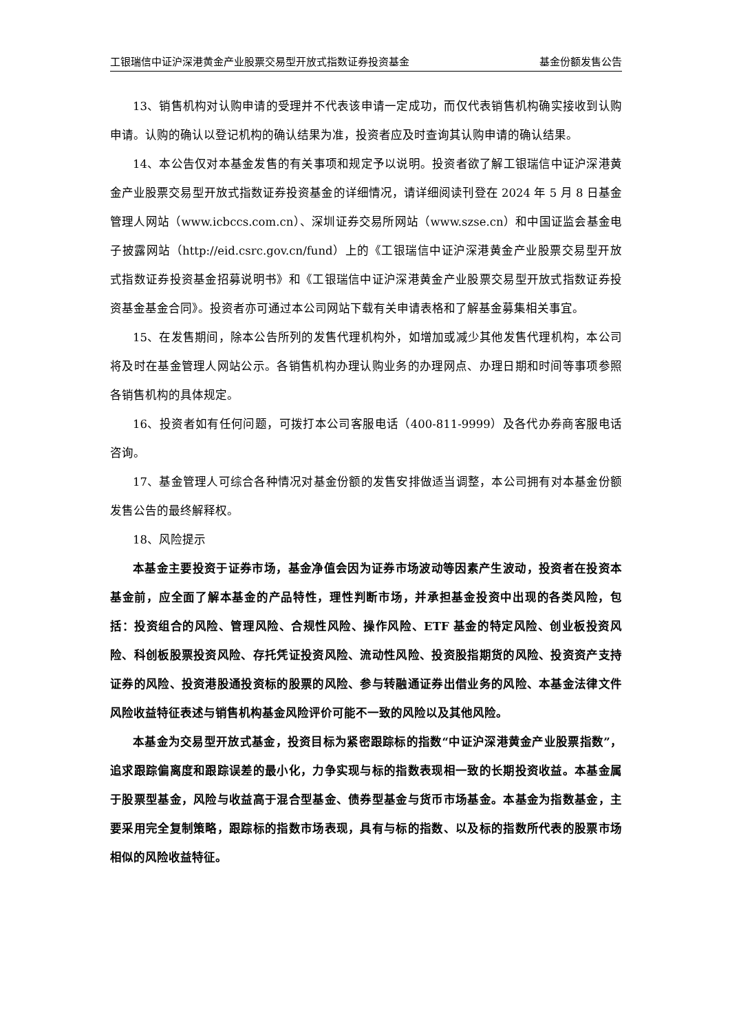工银瑞信中证沪深港黄金产业股票交易型开放式指数证券投资基金 基金份额发售公告
13、销售机构对认购申请的受理并不代表该申请一定成功，而仅代表销售机构确实接收到认购申请。认购的确认以登记机构的确认结果为准，投资者应及时查询其认购申请的确认结果。
14、本公告仅对本基金发售的有关事项和规定予以说明。投资者欲了解工银瑞信中证沪深港黄金产业股票交易型开放式指数证券投资基金的详细情况，请详细阅读刊登在 2024 年 5 月 8 日基金管理人网站（www.icbccs.com.cn）、深圳证券交易所网站（www.szse.cn）和中国证监会基金电子披露网站（http://eid.csrc.gov.cn/fund）上的《工银瑞信中证沪深港黄金产业股票交易型开放式指数证券投资基金招募说明书》和《工银瑞信中证沪深港黄金产业股票交易型开放式指数证券投资基金基金合同》。投资者亦可通过本公司网站下载有关申请表格和了解基金募集相关事宜。
15、在发售期间，除本公告所列的发售代理机构外，如增加或减少其他发售代理机构，本公司将及时在基金管理人网站公示。各销售机构办理认购业务的办理网点、办理日期和时间等事项参照各销售机构的具体规定。
16、投资者如有任何问题，可拨打本公司客服电话（400-811-9999）及各代办券商客服电话咨询。
17、基金管理人可综合各种情况对基金份额的发售安排做适当调整，本公司拥有对本基金份额发售公告的最终解释权。
18、风险提示
本基金主要投资于证券市场，基金净值会因为证券市场波动等因素产生波动，投资者在投资本基金前，应全面了解本基金的产品特性，理性判断市场，并承担基金投资中出现的各类风险，包括：投资组合的风险、管理风险、合规性风险、操作风险、ETF 基金的特定风险、创业板投资风险、科创板股票投资风险、存托凭证投资风险、流动性风险、投资股指期货的风险、投资资产支持证券的风险、投资港股通投资标的股票的风险、参与转融通证券出借业务的风险、本基金法律文件风险收益特征表述与销售机构基金风险评价可能不一致的风险以及其他风险。
本基金为交易型开放式基金，投资目标为紧密跟踪标的指数“中证沪深港黄金产业股票指数”，追求跟踪偏离度和跟踪误差的最小化，力争实现与标的指数表现相一致的长期投资收益。本基金属于股票型基金，风险与收益高于混合型基金、债券型基金与货币市场基金。本基金为指数基金，主要采用完全复制策略，跟踪标的指数市场表现，具有与标的指数、以及标的指数所代表的股票市场相似的风险收益特征。